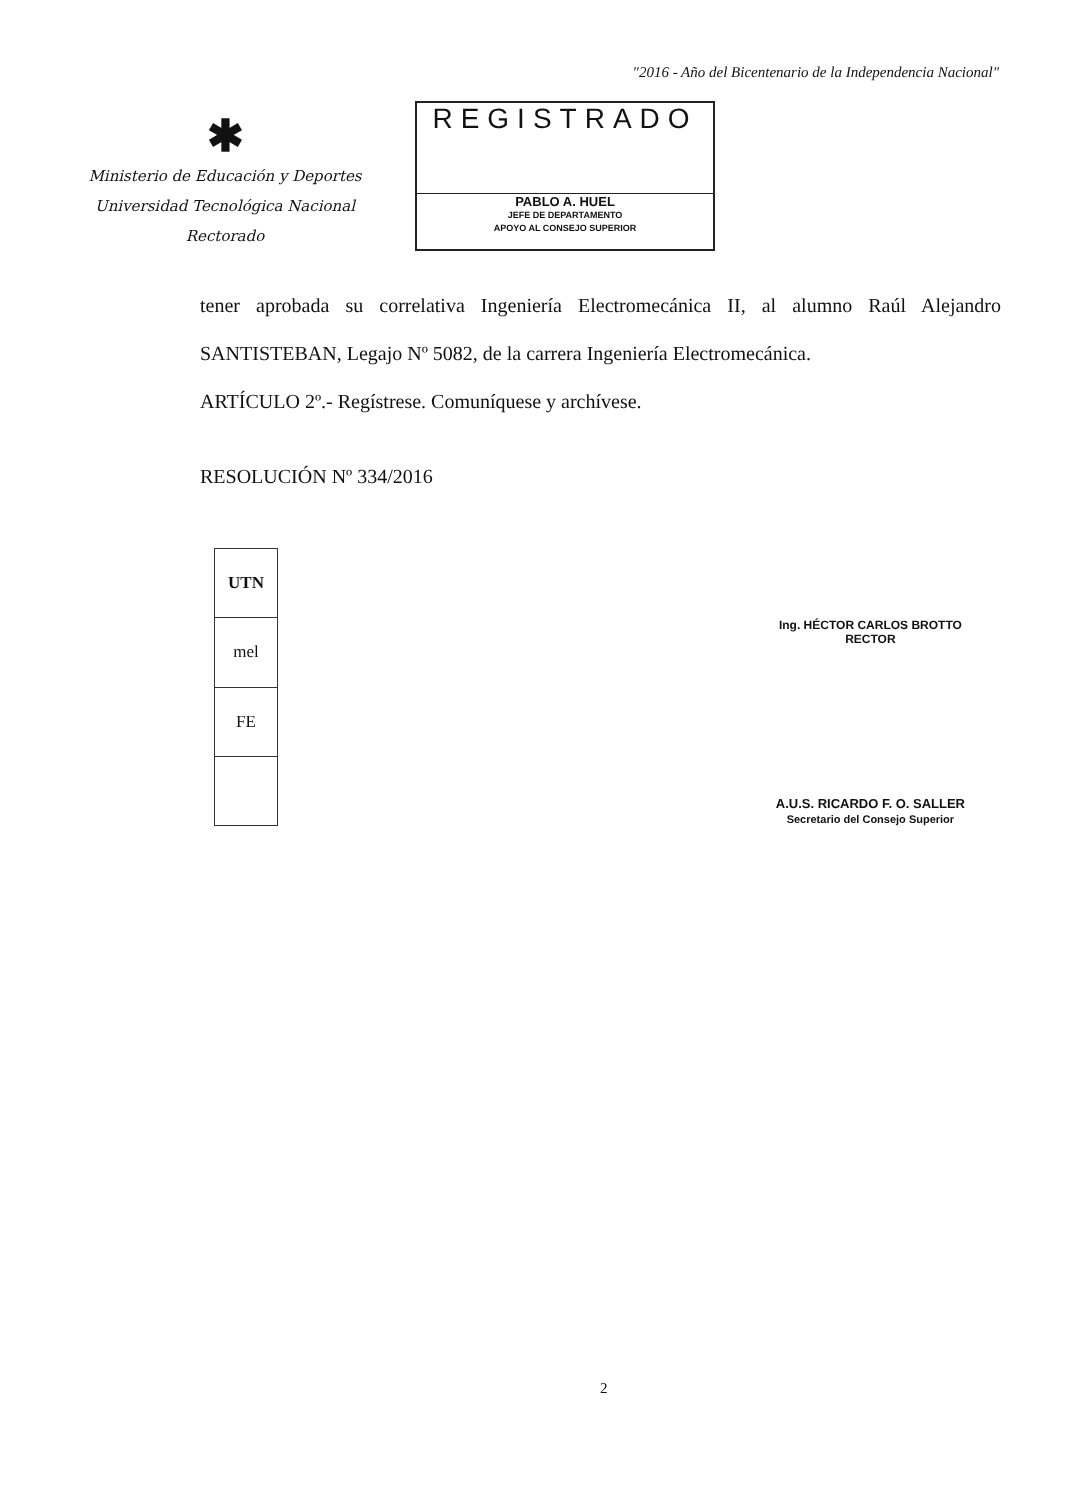"2016 - Año del Bicentenario de la Independencia Nacional"
✱
Ministerio de Educación y Deportes
Universidad Tecnológica Nacional
Rectorado
REGISTRADO
PABLO A. HUEL
JEFE DE DEPARTAMENTO
APOYO AL CONSEJO SUPERIOR
tener aprobada su correlativa Ingeniería Electromecánica II, al alumno Raúl Alejandro SANTISTEBAN, Legajo Nº 5082, de la carrera Ingeniería Electromecánica.
ARTÍCULO 2º.- Regístrese. Comuníquese y archívese.
RESOLUCIÓN Nº 334/2016
| UTN |
| --- |
| mel |
| FE |
Ing. HÉCTOR CARLOS BROTTO
RECTOR
A.U.S. RICARDO F. O. SALLER
Secretario del Consejo Superior
2